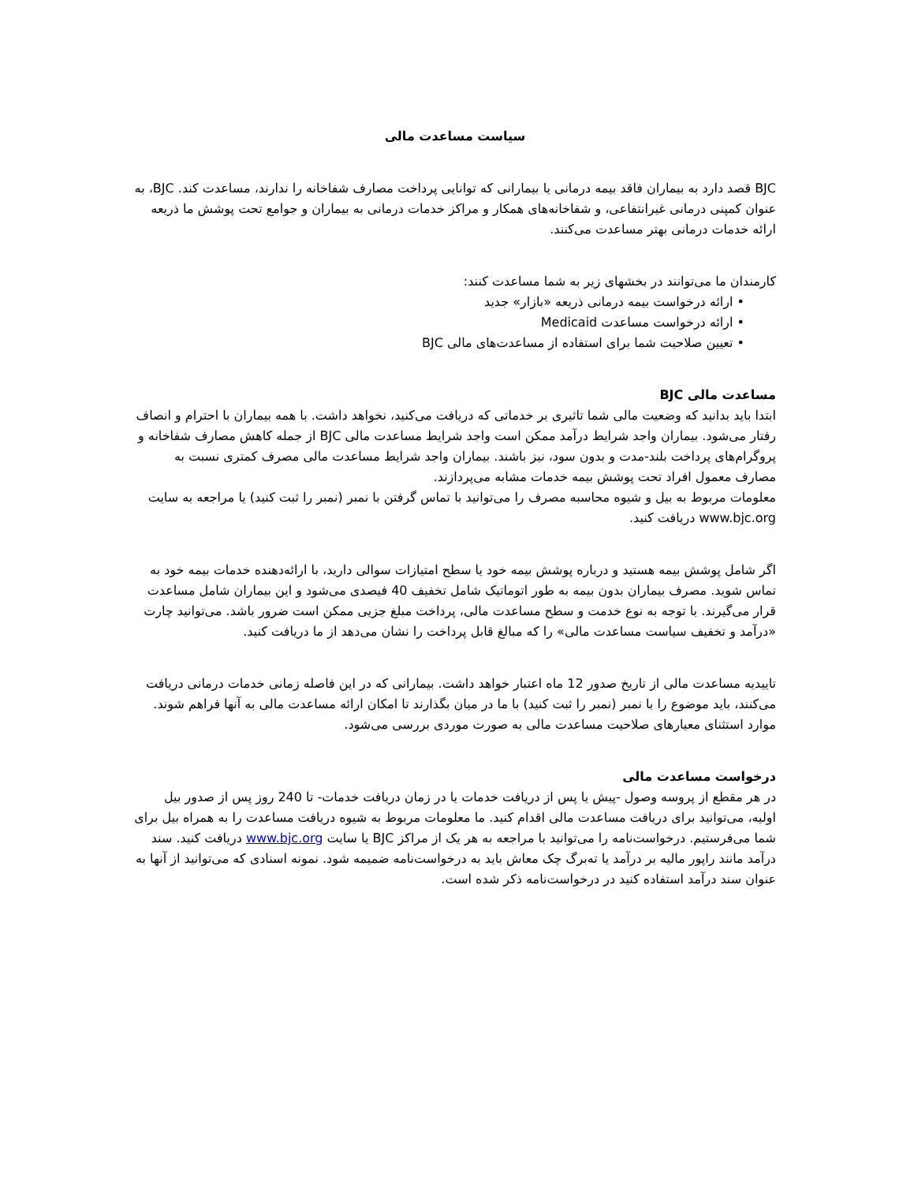سیاست مساعدت مالی
BJC قصد دارد به بیماران فاقد بیمه درمانی یا بیمارانی که توانایی پرداخت مصارف شفاخانه را ندارند، مساعدت کند. BJC، به عنوان کمپنی درمانی غیرانتفاعی، و شفاخانه‌های همکار و مراکز خدمات درمانی به بیماران و جوامع تحت پوشش ما ذریعه ارائه خدمات درمانی بهتر مساعدت می‌کنند.
کارمندان ما می‌توانند در بخشهای زیر به شما مساعدت کنند:
• ارائه درخواست بیمه درمانی ذریعه «بازار» جدید
• ارائه درخواست مساعدت Medicaid
• تعیین صلاحیت شما برای استفاده از مساعدت‌های مالی BJC
مساعدت مالی BJC
ابتدا باید بدانید که وضعیت مالی شما تاثیری بر خدماتی که دریافت می‌کنید، نخواهد داشت. با همه بیماران با احترام و انصاف رفتار می‌شود. بیماران واجد شرایط درآمد ممکن است واجد شرایط مساعدت مالی BJC از جمله کاهش مصارف شفاخانه و پروگرام‌های پرداخت بلند-مدت و بدون سود، نیز باشند. بیماران واجد شرایط مساعدت مالی مصرف کمتری نسبت به مصارف معمول افراد تحت پوشش بیمه خدمات مشابه می‌پردازند.
معلومات مربوط به بیل و شیوه محاسبه مصرف را می‌توانید با تماس گرفتن با نمبر (نمبر را ثبت کنید) یا مراجعه به سایت www.bjc.org دریافت کنید.
اگر شامل پوشش بیمه هستید و درباره پوشش بیمه خود یا سطح امتیازات سوالی دارید، با ارائه‌دهنده خدمات بیمه خود به تماس شوید. مصرف بیماران بدون بیمه به طور اتوماتیک شامل تخفیف 40 فیصدی می‌شود و این بیماران شامل مساعدت قرار می‌گیرند. با توجه به نوع خدمت و سطح مساعدت مالی، پرداخت مبلغ جزیی ممکن است ضرور باشد. می‌توانید چارت «درآمد و تخفیف سیاست مساعدت مالی» را که مبالغ قابل پرداخت را نشان می‌دهد از ما دریافت کنید.
تاییدیه مساعدت مالی از تاریخ صدور 12 ماه اعتبار خواهد داشت. بیمارانی که در این فاصله زمانی خدمات درمانی دریافت می‌کنند، باید موضوع را با نمبر (نمبر را ثبت کنید) با ما در میان بگذارند تا امکان ارائه مساعدت مالی به آنها فراهم شوند.
موارد استثنای معیارهای صلاحیت مساعدت مالی به صورت موردی بررسی می‌شود.
درخواست مساعدت مالی
در هر مقطع از پروسه وصول -پیش یا پس از دریافت خدمات یا در زمان دریافت خدمات- تا 240 روز پس از صدور بیل اولیه، می‌توانید برای دریافت مساعدت مالی اقدام کنید. ما معلومات مربوط به شیوه دریافت مساعدت را به همراه بیل برای شما می‌فرستیم. درخواست‌نامه را می‌توانید با مراجعه به هر یک از مراکز BJC یا سایت www.bjc.org دریافت کنید. سند درآمد مانند راپور مالیه بر درآمد یا ته‌برگ چک معاش باید به درخواست‌نامه ضمیمه شود. نمونه اسنادی که می‌توانید از آنها به عنوان سند درآمد استفاده کنید در درخواست‌نامه ذکر شده است.